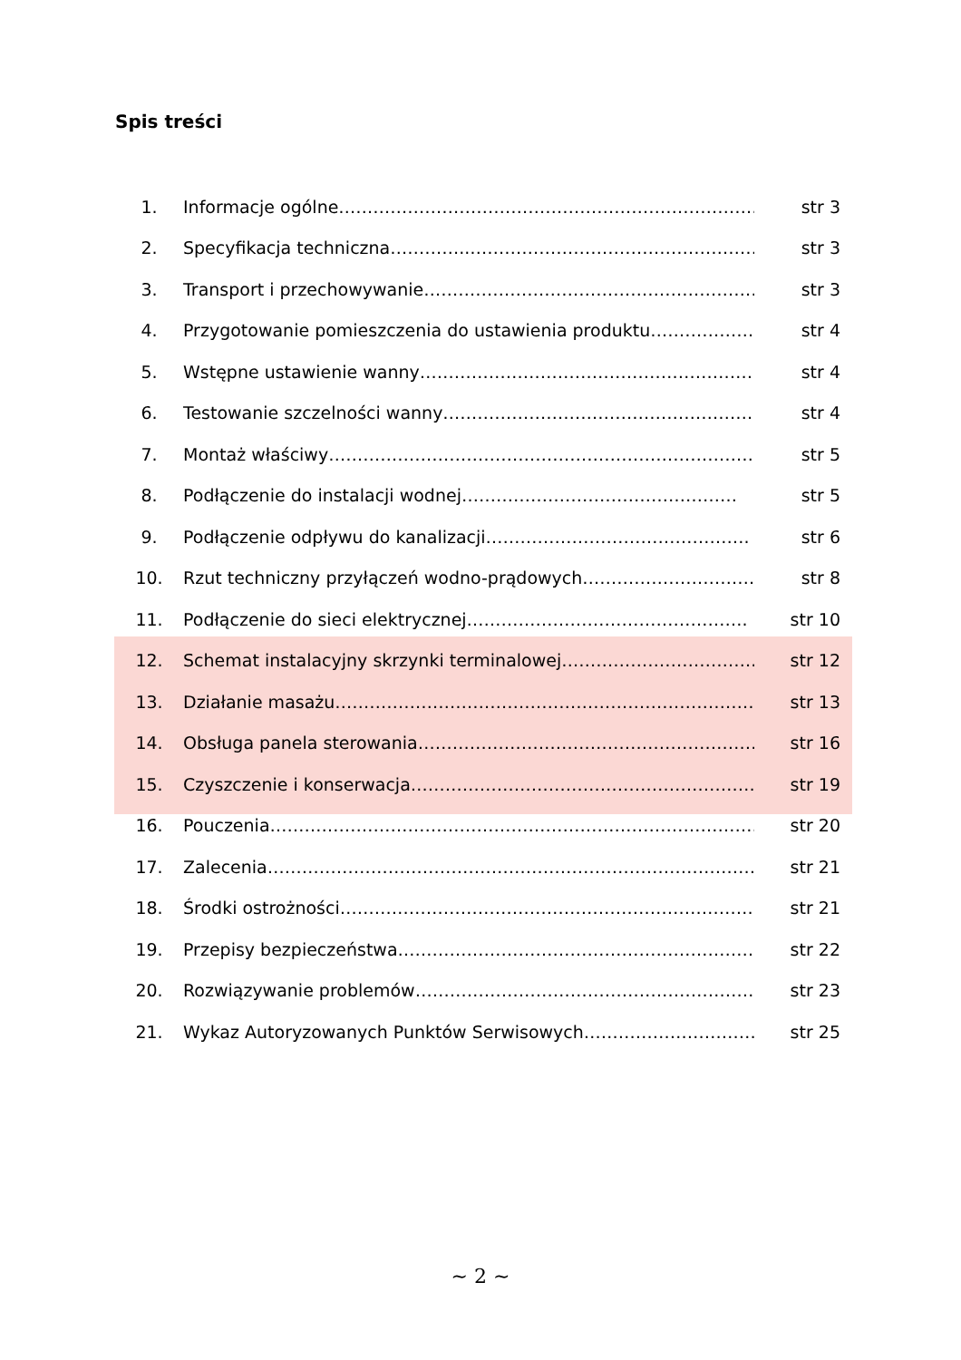Spis treści
1. Informacje ogólne…………………………………………………………………… str 3
2. Specyfikacja techniczna…………..…………………………………………… str 3
3. Transport i przechowywanie……………………………………………………. str 3
4. Przygotowanie pomieszczenia do ustawienia produktu………………. str 4
5. Wstępne ustawienie wanny…………………………………………………… str 4
6. Testowanie szczelności wanny……………………………………………… str 4
7. Montaż właściwy……………………………………………………………………. str 5
8. Podłączenie do instalacji wodnej………………………………………… str 5
9. Podłączenie odpływu do kanalizacji………………………………………. str 6
10. Rzut techniczny przyłączeń wodno-prądowych…………………………. str 8
11. Podłączenie do sieci elektrycznej…………………………………………. str 10
12. Schemat instalacyjny skrzynki terminalowej……………………………. str 12
13. Działanie masażu………………………………………………………………… str 13
14. Obsługa panela sterowania…………………………………………………… str 16
15. Czyszczenie i konserwacja……………………………………………………. str 19
16. Pouczenia……………………………………………………………………………….. str 20
17. Zalecenia……………………………………………………………………………… str 21
18. Środki ostrożności………………………………………………………………. str 21
19. Przepisy bezpieczeństwa………………………………………………………. str 22
20. Rozwiązywanie problemów……………………………………………………. str 23
21. Wykaz Autoryzowanych Punktów Serwisowych………………………… str 25
~ 2 ~